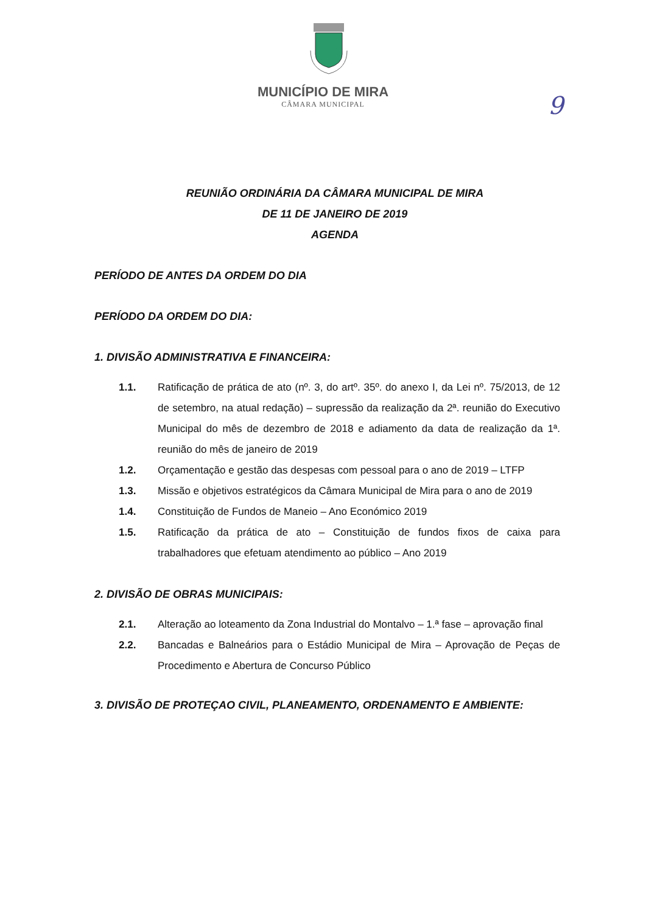MUNICÍPIO DE MIRA
CÂMARA MUNICIPAL
9
REUNIÃO ORDINÁRIA DA CÂMARA MUNICIPAL DE MIRA
DE 11 DE JANEIRO DE 2019
AGENDA
PERÍODO DE ANTES DA ORDEM DO DIA
PERÍODO DA ORDEM DO DIA:
1. DIVISÃO ADMINISTRATIVA E FINANCEIRA:
1.1. Ratificação de prática de ato (nº. 3, do artº. 35º. do anexo I, da Lei nº. 75/2013, de 12 de setembro, na atual redação) – supressão da realização da 2ª. reunião do Executivo Municipal do mês de dezembro de 2018 e adiamento da data de realização da 1ª. reunião do mês de janeiro de 2019
1.2. Orçamentação e gestão das despesas com pessoal para o ano de 2019 – LTFP
1.3. Missão e objetivos estratégicos da Câmara Municipal de Mira para o ano de 2019
1.4. Constituição de Fundos de Maneio – Ano Económico 2019
1.5. Ratificação da prática de ato – Constituição de fundos fixos de caixa para trabalhadores que efetuam atendimento ao público – Ano 2019
2. DIVISÃO DE OBRAS MUNICIPAIS:
2.1. Alteração ao loteamento da Zona Industrial do Montalvo – 1.ª fase – aprovação final
2.2. Bancadas e Balneários para o Estádio Municipal de Mira – Aprovação de Peças de Procedimento e Abertura de Concurso Público
3. DIVISÃO DE PROTEÇAO CIVIL, PLANEAMENTO, ORDENAMENTO E AMBIENTE: